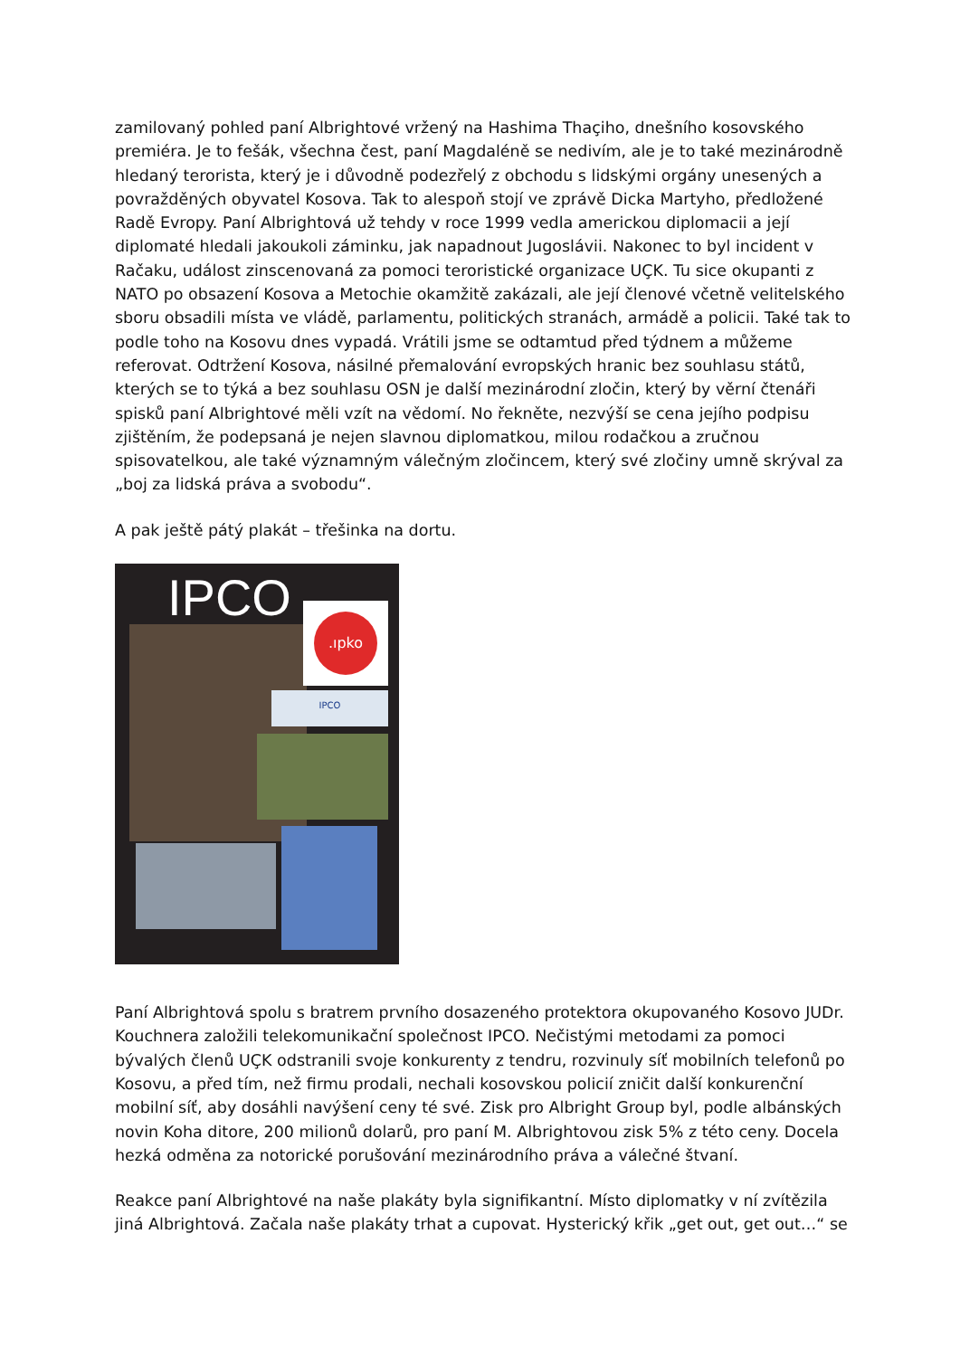zamilovaný pohled paní Albrightové vržený na Hashima Thaçiho, dnešního kosovského premiéra. Je to fešák, všechna čest, paní Magdaléně se nedivím, ale je to také mezinárodně hledaný terorista, který je i důvodně podezřelý z obchodu s lidskými orgány unesených a povražděných obyvatel Kosova. Tak to alespoň stojí ve zprávě Dicka Martyho, předložené Radě Evropy. Paní Albrightová už tehdy v roce 1999 vedla americkou diplomacii a její diplomaté hledali jakoukoli záminku, jak napadnout Jugoslávii. Nakonec to byl incident v Račaku, událost zinscenovaná za pomoci teroristické organizace UÇK. Tu sice okupanti z NATO po obsazení Kosova a Metochie okamžitě zakázali, ale její členové včetně velitelského sboru obsadili místa ve vládě, parlamentu, politických stranách, armádě a policii. Také tak to podle toho na Kosovu dnes vypadá. Vrátili jsme se odtamtud před týdnem a můžeme referovat. Odtržení Kosova, násilné přemalování evropských hranic bez souhlasu států, kterých se to týká a bez souhlasu OSN je další mezinárodní zločin, který by věrní čtenáři spisků paní Albrightové měli vzít na vědomí. No řekněte, nezvýší se cena jejího podpisu zjištěním, že podepsaná je nejen slavnou diplomatkou, milou rodačkou a zručnou spisovatelkou, ale také významným válečným zločincem, který své zločiny umně skrýval za „boj za lidská práva a svobodu“.
A pak ještě pátý plakát – třešinka na dortu.
IPCO .ıpko
IPCO
Paní Albrightová spolu s bratrem prvního dosazeného protektora okupovaného Kosovo JUDr. Kouchnera založili telekomunikační společnost IPCO. Nečistými metodami za pomoci bývalých členů UÇK odstranili svoje konkurenty z tendru, rozvinuly síť mobilních telefonů po Kosovu, a před tím, než firmu prodali, nechali kosovskou policií zničit další konkurenční mobilní síť, aby dosáhli navýšení ceny té své. Zisk pro Albright Group byl, podle albánských novin Koha ditore, 200 milionů dolarů, pro paní M. Albrightovou zisk 5% z této ceny. Docela hezká odměna za notorické porušování mezinárodního práva a válečné štvaní.
Reakce paní Albrightové na naše plakáty byla signifikantní. Místo diplomatky v ní zvítězila jiná Albrightová. Začala naše plakáty trhat a cupovat. Hysterický křik „get out, get out…“ se